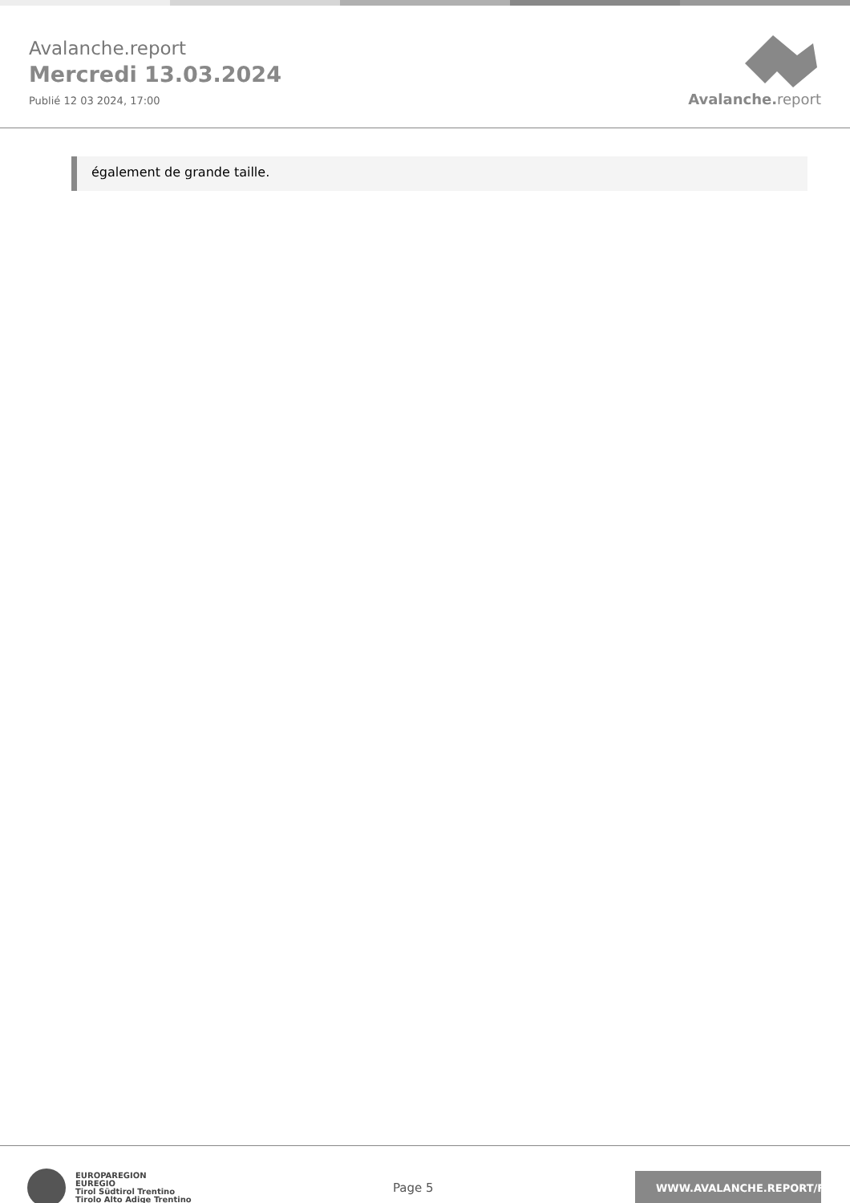Avalanche.report
Mercredi 13.03.2024
Publié 12 03 2024, 17:00
Avalanche. report
également de grande taille.
EUROPAREGION
EUREGIO
Tirol Südtirol Trentino
Tirolo Alto Adige Trentino
Page 5
WWW.AVALANCHE.REPORT/F